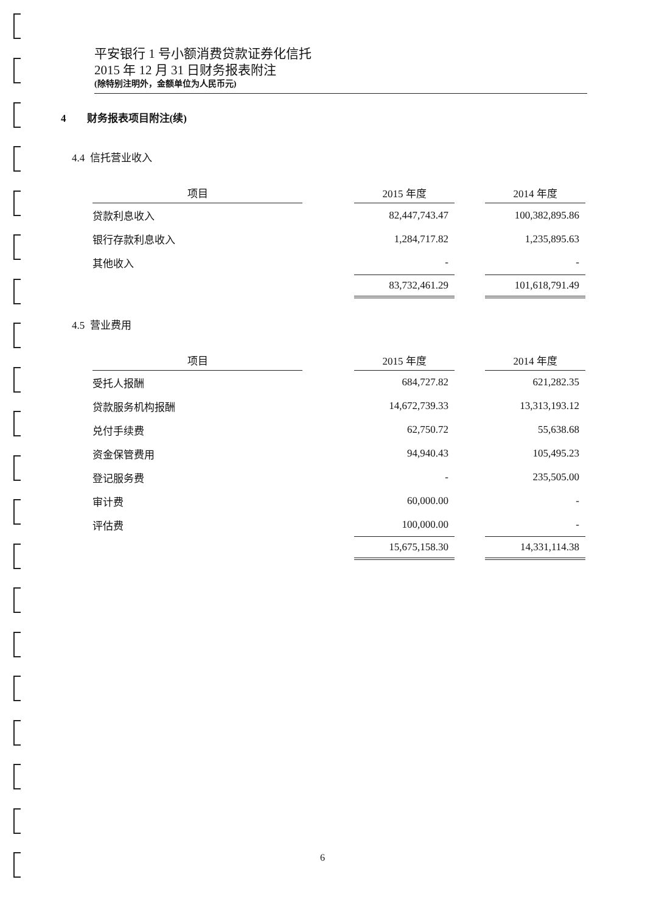平安银行 1 号小额消费贷款证券化信托
2015 年 12 月 31 日财务报表附注
(除特别注明外，金额单位为人民币元)
4 财务报表项目附注(续)
4.4 信托营业收入
| 项目 | | 2015 年度 | | 2014 年度 |
| 贷款利息收入 | | 82,447,743.47 | | 100,382,895.86 |
| 银行存款利息收入 | | 1,284,717.82 | | 1,235,895.63 |
| 其他收入 | | - | | - |
| | | 83,732,461.29 | | 101,618,791.49 |
4.5 营业费用
| 项目 | | 2015 年度 | | 2014 年度 |
| 受托人报酬 | | 684,727.82 | | 621,282.35 |
| 贷款服务机构报酬 | | 14,672,739.33 | | 13,313,193.12 |
| 兑付手续费 | | 62,750.72 | | 55,638.68 |
| 资金保管费用 | | 94,940.43 | | 105,495.23 |
| 登记服务费 | | - | | 235,505.00 |
| 审计费 | | 60,000.00 | | - |
| 评估费 | | 100,000.00 | | - |
| | | 15,675,158.30 | | 14,331,114.38 |
6